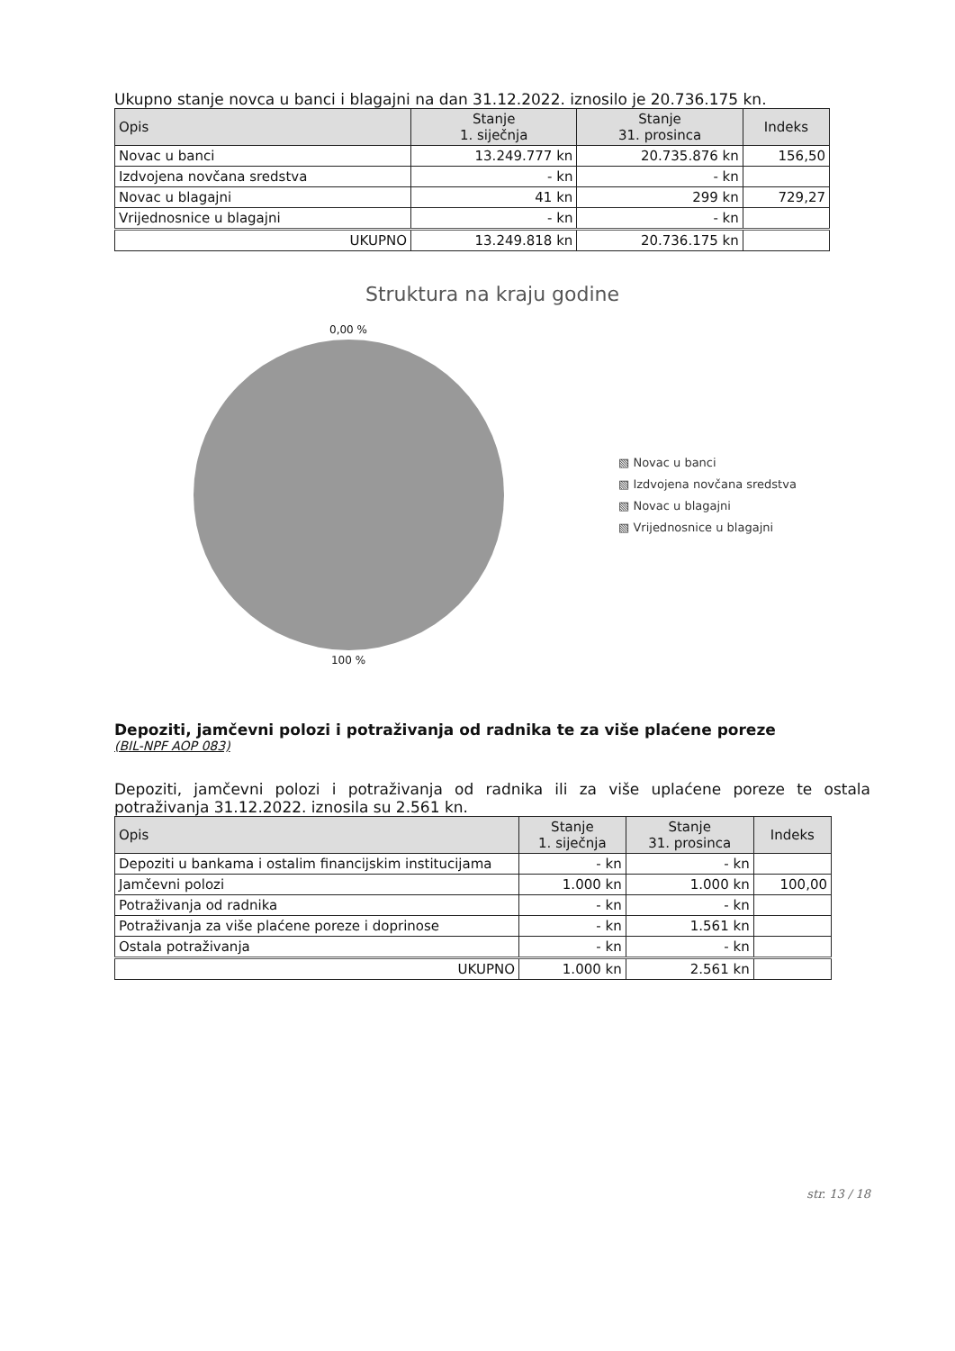Ukupno stanje novca u banci i blagajni na dan 31.12.2022. iznosilo je 20.736.175 kn.
| Opis | Stanje 1. siječnja | Stanje 31. prosinca | Indeks |
| --- | --- | --- | --- |
| Novac u banci | 13.249.777 kn | 20.735.876 kn | 156,50 |
| Izdvojena novčana sredstva | - kn | - kn | |
| Novac u blagajni | 41 kn | 299 kn | 729,27 |
| Vrijednosnice u blagajni | - kn | - kn | |
| UKUPNO | 13.249.818 kn | 20.736.175 kn | |
Struktura na kraju godine
0,00 %
100 %
▧ Novac u banci
▧ Izdvojena novčana sredstva
▧ Novac u blagajni
▧ Vrijednosnice u blagajni
Depoziti, jamčevni polozi i potraživanja od radnika te za više plaćene poreze
(BIL-NPF AOP 083)
Depoziti, jamčevni polozi i potraživanja od radnika ili za više uplaćene poreze te ostala potraživanja 31.12.2022. iznosila su 2.561 kn.
| Opis | Stanje 1. siječnja | Stanje 31. prosinca | Indeks |
| --- | --- | --- | --- |
| Depoziti u bankama i ostalim financijskim institucijama | - kn | - kn | |
| Jamčevni polozi | 1.000 kn | 1.000 kn | 100,00 |
| Potraživanja od radnika | - kn | - kn | |
| Potraživanja za više plaćene poreze i doprinose | - kn | 1.561 kn | |
| Ostala potraživanja | - kn | - kn | |
| UKUPNO | 1.000 kn | 2.561 kn | |
str. 13 / 18